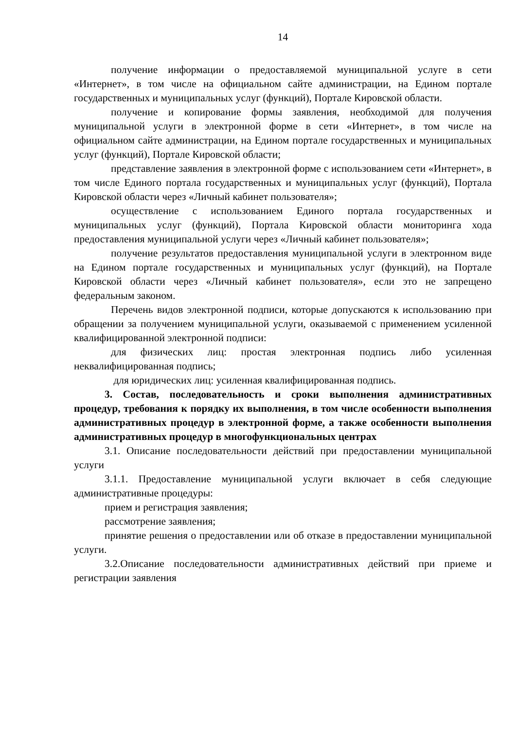14
получение информации о предоставляемой муниципальной услуге в сети «Интернет», в том числе на официальном сайте администрации, на Едином портале государственных и муниципальных услуг (функций), Портале Кировской области.
получение и копирование формы заявления, необходимой для получения муниципальной услуги в электронной форме в сети «Интернет», в том числе на официальном сайте администрации, на Едином портале государственных и муниципальных услуг (функций), Портале Кировской области;
представление заявления в электронной форме с использованием сети «Интернет», в том числе Единого портала государственных и муниципальных услуг (функций), Портала Кировской области через «Личный кабинет пользователя»;
осуществление с использованием Единого портала государственных и муниципальных услуг (функций), Портала Кировской области мониторинга хода предоставления муниципальной услуги через «Личный кабинет пользователя»;
получение результатов предоставления муниципальной услуги в электронном виде на Едином портале государственных и муниципальных услуг (функций), на Портале Кировской области через «Личный кабинет пользователя», если это не запрещено федеральным законом.
Перечень видов электронной подписи, которые допускаются к использованию при обращении за получением муниципальной услуги, оказываемой с применением усиленной квалифицированной электронной подписи:
для физических лиц: простая электронная подпись либо усиленная неквалифицированная подпись;
для юридических лиц: усиленная квалифицированная подпись.
3. Состав, последовательность и сроки выполнения административных процедур, требования к порядку их выполнения, в том числе особенности выполнения административных процедур в электронной форме, а также особенности выполнения административных процедур в многофункциональных центрах
3.1. Описание последовательности действий при предоставлении муниципальной услуги
3.1.1. Предоставление муниципальной услуги включает в себя следующие административные процедуры:
прием и регистрация заявления;
рассмотрение заявления;
принятие решения о предоставлении или об отказе в предоставлении муниципальной услуги.
3.2.Описание последовательности административных действий при приеме и регистрации заявления